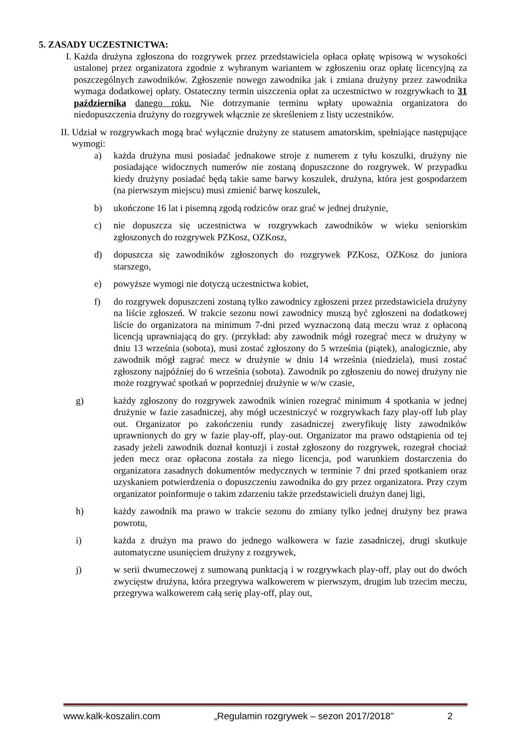5. ZASADY UCZESTNICTWA:
I. Każda drużyna zgłoszona do rozgrywek przez przedstawiciela opłaca opłatę wpisową w wysokości ustalonej przez organizatora zgodnie z wybranym wariantem w zgłoszeniu oraz opłatę licencyjną za poszczególnych zawodników. Zgłoszenie nowego zawodnika jak i zmiana drużyny przez zawodnika wymaga dodatkowej opłaty. Ostateczny termin uiszczenia opłat za uczestnictwo w rozgrywkach to 31 października danego roku. Nie dotrzymanie terminu wpłaty upoważnia organizatora do niedopuszczenia drużyny do rozgrywek włącznie ze skreśleniem z listy uczestników.
II. Udział w rozgrywkach mogą brać wyłącznie drużyny ze statusem amatorskim, spełniające następujące wymogi:
a) każda drużyna musi posiadać jednakowe stroje z numerem z tyłu koszulki, drużyny nie posiadające widocznych numerów nie zostaną dopuszczone do rozgrywek. W przypadku kiedy drużyny posiadać będą takie same barwy koszulek, drużyna, która jest gospodarzem (na pierwszym miejscu) musi zmienić barwę koszulek,
b) ukończone 16 lat i pisemną zgodą rodziców oraz grać w jednej drużynie,
c) nie dopuszcza się uczestnictwa w rozgrywkach zawodników w wieku seniorskim zgłoszonych do rozgrywek PZKosz, OZKosz,
d) dopuszcza się zawodników zgłoszonych do rozgrywek PZKosz, OZKosz do juniora starszego,
e) powyższe wymogi nie dotyczą uczestnictwa kobiet,
f) do rozgrywek dopuszczeni zostaną tylko zawodnicy zgłoszeni przez przedstawiciela drużyny na liście zgłoszeń. W trakcie sezonu nowi zawodnicy muszą być zgłoszeni na dodatkowej liście do organizatora na minimum 7-dni przed wyznaczoną datą meczu wraz z opłaconą licencją uprawniającą do gry. (przykład: aby zawodnik mógł rozegrać mecz w drużyny w dniu 13 września (sobota), musi zostać zgłoszony do 5 września (piątek), analogicznie, aby zawodnik mógł zagrać mecz w drużynie w dniu 14 września (niedziela), musi zostać zgłoszony najpóźniej do 6 września (sobota). Zawodnik po zgłoszeniu do nowej drużyny nie może rozgrywać spotkań w poprzedniej drużynie w w/w czasie,
g) każdy zgłoszony do rozgrywek zawodnik winien rozegrać minimum 4 spotkania w jednej drużynie w fazie zasadniczej, aby mógł uczestniczyć w rozgrywkach fazy play-off lub play out. Organizator po zakończeniu rundy zasadniczej zweryfikuję listy zawodników uprawnionych do gry w fazie play-off, play-out. Organizator ma prawo odstąpienia od tej zasady jeżeli zawodnik doznał kontuzji i został zgłoszony do rozgrywek, rozegrał chociaż jeden mecz oraz opłacona została za niego licencja, pod warunkiem dostarczenia do organizatora zasadnych dokumentów medycznych w terminie 7 dni przed spotkaniem oraz uzyskaniem potwierdzenia o dopuszczeniu zawodnika do gry przez organizatora. Przy czym organizator poinformuje o takim zdarzeniu także przedstawicieli drużyn danej ligi,
h) każdy zawodnik ma prawo w trakcie sezonu do zmiany tylko jednej drużyny bez prawa powrotu,
i) każda z drużyn ma prawo do jednego walkowera w fazie zasadniczej, drugi skutkuje automatyczne usunięciem drużyny z rozgrywek,
j) w serii dwumeczowej z sumowaną punktacją i w rozgrywkach play-off, play out do dwóch zwycięstw drużyna, która przegrywa walkowerem w pierwszym, drugim lub trzecim meczu, przegrywa walkowerem całą serię play-off, play out,
www.kalk-koszalin.com „Regulamin rozgrywek – sezon 2017/2018” 2